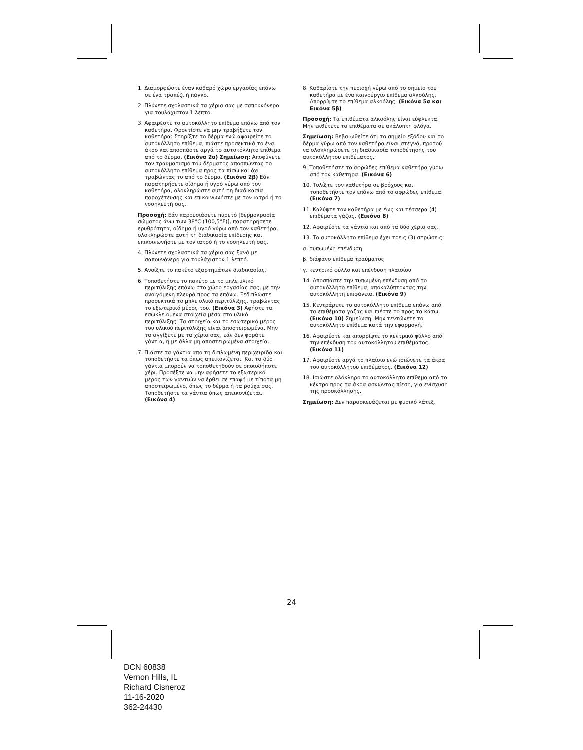1. Διαμορφώστε έναν καθαρό χώρο εργασίας επάνω σε ένα τραπέζι ή πάγκο.
2. Πλύνετε σχολαστικά τα χέρια σας με σαπουνόνερο για τουλάχιστον 1 λεπτό.
3. Αφαιρέστε το αυτοκόλλητο επίθεμα επάνω από τον καθετήρα. Φροντίστε να μην τραβήξετε τον καθετήρα: Στηρίξτε το δέρμα ενώ αφαιρείτε το αυτοκόλλητο επίθεμα, πιάστε προσεκτικά το ένα άκρο και αποσπάστε αργά το αυτοκόλλητο επίθεμα από το δέρμα. (Εικόνα 2α) Σημείωση: Αποφύγετε τον τραυματισμό του δέρματος αποσπώντας το αυτοκόλλητο επίθεμα προς τα πίσω και όχι τραβώντας το από το δέρμα. (Εικόνα 2β) Εάν παρατηρήσετε οίδημα ή υγρό γύρω από τον καθετήρα, ολοκληρώστε αυτή τη διαδικασία παροχέτευσης και επικοινωνήστε με τον ιατρό ή το νοσηλευτή σας.
Προσοχή: Εάν παρουσιάσετε πυρετό [θερμοκρασία σώματος άνω των 38°C (100,5°F)], παρατηρήσετε ερυθρότητα, οίδημα ή υγρό γύρω από τον καθετήρα, ολοκληρώστε αυτή τη διαδικασία επίδεσης και επικοινωνήστε με τον ιατρό ή το νοσηλευτή σας.
4. Πλύνετε σχολαστικά τα χέρια σας ξανά με σαπουνόνερο για τουλάχιστον 1 λεπτό.
5. Ανοίξτε το πακέτο εξαρτημάτων διαδικασίας.
6. Τοποθετήστε το πακέτο με το μπλε υλικό περιτύλιξης επάνω στο χώρο εργασίας σας, με την ανοιγόμενη πλευρά προς τα επάνω. Ξεδιπλώστε προσεκτικά το μπλε υλικό περιτύλιξης, τραβώντας το εξωτερικό μέρος του. (Εικόνα 3) Αφήστε τα εσωκλειόμενα στοιχεία μέσα στο υλικό περιτύλιξης. Τα στοιχεία και το εσωτερικό μέρος του υλικού περιτύλιξης είναι αποστειρωμένα. Μην τα αγγίξετε με τα χέρια σας, εάν δεν φοράτε γάντια, ή με άλλα μη αποστειρωμένα στοιχεία.
7. Πιάστε τα γάντια από τη διπλωμένη περιχειρίδα και τοποθετήστε τα όπως απεικονίζεται. Και τα δύο γάντια μπορούν να τοποθετηθούν σε οποιοδήποτε χέρι. Προσέξτε να μην αφήσετε το εξωτερικό μέρος των γαντιών να έρθει σε επαφή με τίποτα μη αποστειρωμένο, όπως το δέρμα ή τα ρούχα σας. Τοποθετήστε τα γάντια όπως απεικονίζεται. (Εικόνα 4)
8. Καθαρίστε την περιοχή γύρω από το σημείο του καθετήρα με ένα καινούργιο επίθεμα αλκοόλης. Απορρίψτε το επίθεμα αλκοόλης. (Εικόνα 5α και Εικόνα 5β)
Προσοχή: Τα επιθέματα αλκοόλης είναι εύφλεκτα. Μην εκθέτετε τα επιθέματα σε ακάλυπτη φλόγα.
Σημείωση: Βεβαιωθείτε ότι το σημείο εξόδου και το δέρμα γύρω από τον καθετήρα είναι στεγνά, προτού να ολοκληρώσετε τη διαδικασία τοποθέτησης του αυτοκόλλητου επιθέματος.
9. Τοποθετήστε το αφρώδες επίθεμα καθετήρα γύρω από τον καθετήρα. (Εικόνα 6)
10. Τυλίξτε τον καθετήρα σε βρόχους και τοποθετήστε τον επάνω από το αφρώδες επίθεμα. (Εικόνα 7)
11. Καλύψτε τον καθετήρα με έως και τέσσερα (4) επιθέματα γάζας. (Εικόνα 8)
12. Αφαιρέστε τα γάντια και από τα δύο χέρια σας.
13. Το αυτοκόλλητο επίθεμα έχει τρεις (3) στρώσεις:
α. τυπωμένη επένδυση
β. διάφανο επίθεμα τραύματος
γ. κεντρικό φύλλο και επένδυση πλαισίου
14. Αποσπάστε την τυπωμένη επένδυση από το αυτοκόλλητο επίθεμα, αποκαλύπτοντας την αυτοκόλλητη επιφάνεια. (Εικόνα 9)
15. Κεντράρετε το αυτοκόλλητο επίθεμα επάνω από τα επιθέματα γάζας και πιέστε το προς τα κάτω. (Εικόνα 10) Σημείωση: Μην τεντώνετε το αυτοκόλλητο επίθεμα κατά την εφαρμογή.
16. Αφαιρέστε και απορρίψτε το κεντρικό φύλλο από την επένδυση του αυτοκόλλητου επιθέματος. (Εικόνα 11)
17. Αφαιρέστε αργά το πλαίσιο ενώ ισιώνετε τα άκρα του αυτοκόλλητου επιθέματος. (Εικόνα 12)
18. Ισιώστε ολόκληρο το αυτοκόλλητο επίθεμα από το κέντρο προς τα άκρα ασκώντας πίεση, για ενίσχυση της προσκόλλησης.
Σημείωση: Δεν παρασκευάζεται με φυσικό λάτεξ.
24
DCN 60838
Vernon Hills, IL
Richard Cisneroz
11-16-2020
362-24430